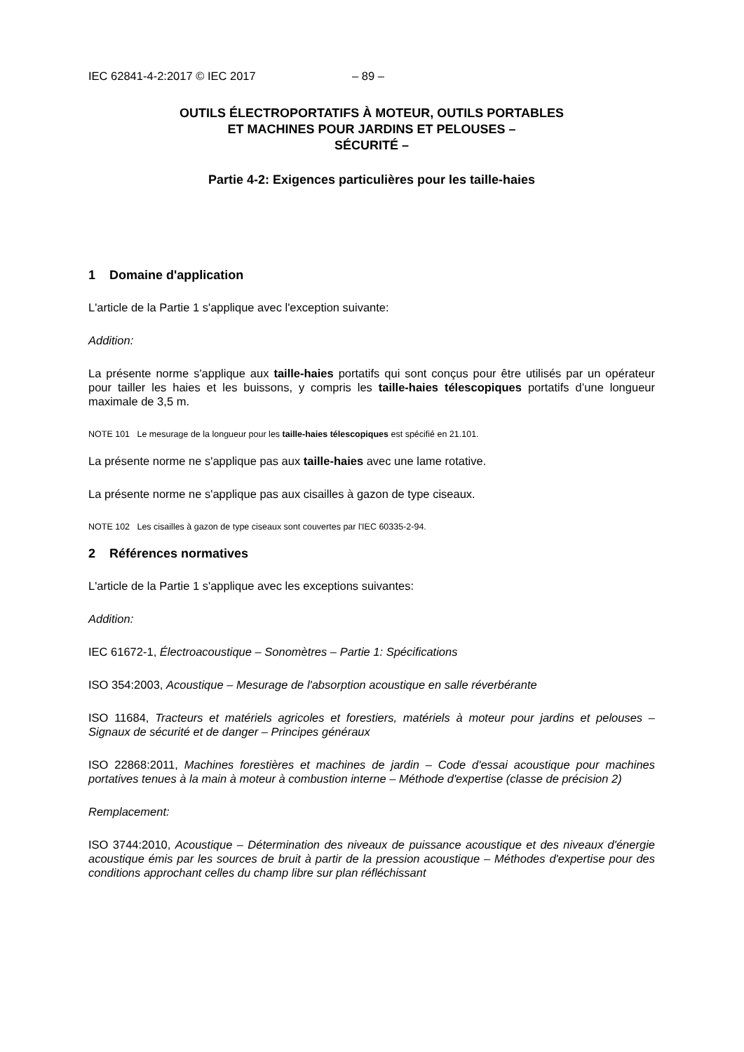IEC 62841-4-2:2017 © IEC 2017 – 89 –
OUTILS ÉLECTROPORTATIFS À MOTEUR, OUTILS PORTABLES
ET MACHINES POUR JARDINS ET PELOUSES –
SÉCURITÉ –
Partie 4-2: Exigences particulières pour les taille-haies
1 Domaine d'application
L'article de la Partie 1 s'applique avec l'exception suivante:
Addition:
La présente norme s'applique aux taille-haies portatifs qui sont conçus pour être utilisés par un opérateur pour tailler les haies et les buissons, y compris les taille-haies télescopiques portatifs d’une longueur maximale de 3,5 m.
NOTE 101 Le mesurage de la longueur pour les taille-haies télescopiques est spécifié en 21.101.
La présente norme ne s'applique pas aux taille-haies avec une lame rotative.
La présente norme ne s'applique pas aux cisailles à gazon de type ciseaux.
NOTE 102 Les cisailles à gazon de type ciseaux sont couvertes par l'IEC 60335-2-94.
2 Références normatives
L'article de la Partie 1 s'applique avec les exceptions suivantes:
Addition:
IEC 61672-1, Électroacoustique – Sonomètres – Partie 1: Spécifications
ISO 354:2003, Acoustique – Mesurage de l'absorption acoustique en salle réverbérante
ISO 11684, Tracteurs et matériels agricoles et forestiers, matériels à moteur pour jardins et pelouses – Signaux de sécurité et de danger – Principes généraux
ISO 22868:2011, Machines forestières et machines de jardin – Code d'essai acoustique pour machines portatives tenues à la main à moteur à combustion interne – Méthode d'expertise (classe de précision 2)
Remplacement:
ISO 3744:2010, Acoustique – Détermination des niveaux de puissance acoustique et des niveaux d'énergie acoustique émis par les sources de bruit à partir de la pression acoustique – Méthodes d'expertise pour des conditions approchant celles du champ libre sur plan réfléchissant